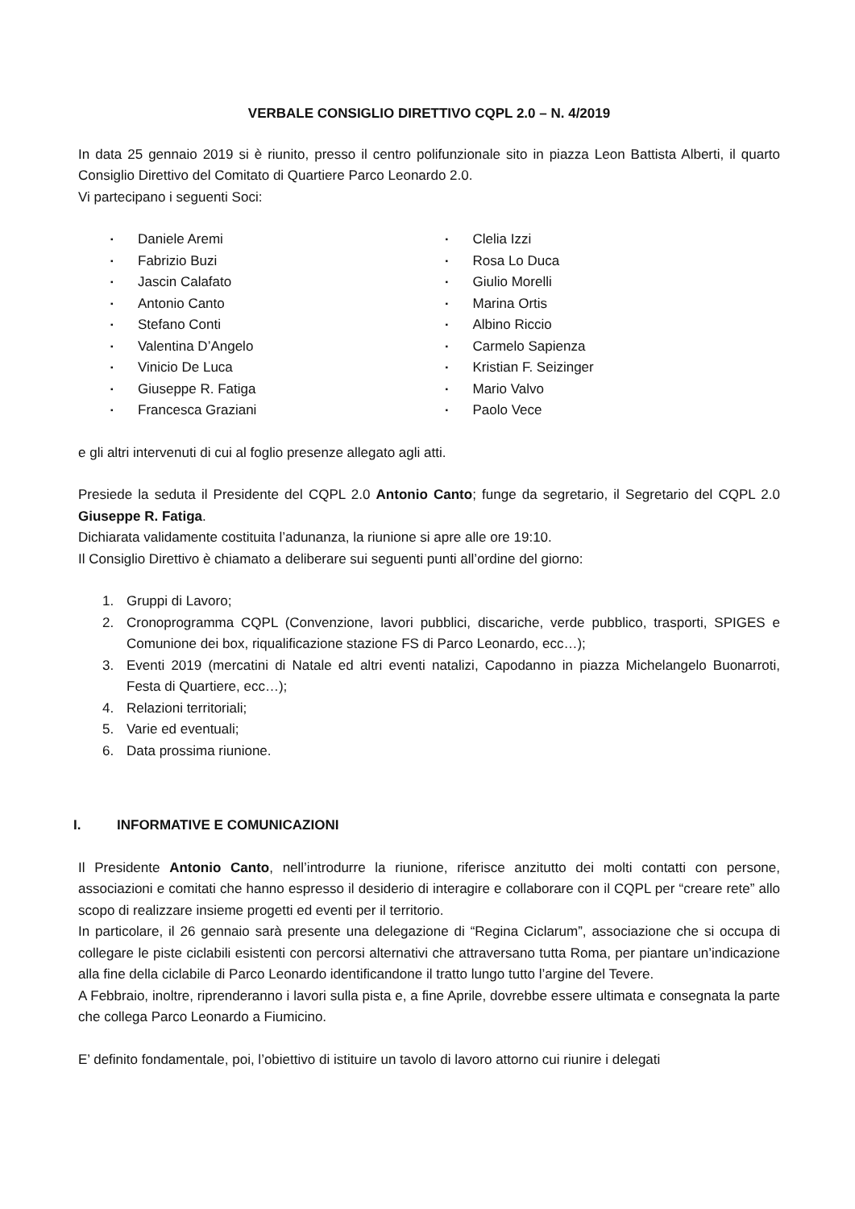VERBALE CONSIGLIO DIRETTIVO CQPL 2.0 – N. 4/2019
In data 25 gennaio 2019 si è riunito, presso il centro polifunzionale sito in piazza Leon Battista Alberti, il quarto Consiglio Direttivo del Comitato di Quartiere Parco Leonardo 2.0.
Vi partecipano i seguenti Soci:
▪ Daniele Aremi
▪ Fabrizio Buzi
▪ Jascin Calafato
▪ Antonio Canto
▪ Stefano Conti
▪ Valentina D’Angelo
▪ Vinicio De Luca
▪ Giuseppe R. Fatiga
▪ Francesca Graziani
▪ Clelia Izzi
▪ Rosa Lo Duca
▪ Giulio Morelli
▪ Marina Ortis
▪ Albino Riccio
▪ Carmelo Sapienza
▪ Kristian F. Seizinger
▪ Mario Valvo
▪ Paolo Vece
e gli altri intervenuti di cui al foglio presenze allegato agli atti.
Presiede la seduta il Presidente del CQPL 2.0 Antonio Canto; funge da segretario, il Segretario del CQPL 2.0 Giuseppe R. Fatiga.
Dichiarata validamente costituita l’adunanza, la riunione si apre alle ore 19:10.
Il Consiglio Direttivo è chiamato a deliberare sui seguenti punti all’ordine del giorno:
1. Gruppi di Lavoro;
2. Cronoprogramma CQPL (Convenzione, lavori pubblici, discariche, verde pubblico, trasporti, SPIGES e Comunione dei box, riqualificazione stazione FS di Parco Leonardo, ecc…);
3. Eventi 2019 (mercatini di Natale ed altri eventi natalizi, Capodanno in piazza Michelangelo Buonarroti, Festa di Quartiere, ecc…);
4. Relazioni territoriali;
5. Varie ed eventuali;
6. Data prossima riunione.
I. INFORMATIVE E COMUNICAZIONI
Il Presidente Antonio Canto, nell’introdurre la riunione, riferisce anzitutto dei molti contatti con persone, associazioni e comitati che hanno espresso il desiderio di interagire e collaborare con il CQPL per “creare rete” allo scopo di realizzare insieme progetti ed eventi per il territorio.
In particolare, il 26 gennaio sarà presente una delegazione di “Regina Ciclarum”, associazione che si occupa di collegare le piste ciclabili esistenti con percorsi alternativi che attraversano tutta Roma, per piantare un’indicazione alla fine della ciclabile di Parco Leonardo identificandone il tratto lungo tutto l’argine del Tevere.
A Febbraio, inoltre, riprenderanno i lavori sulla pista e, a fine Aprile, dovrebbe essere ultimata e consegnata la parte che collega Parco Leonardo a Fiumicino.
E’ definito fondamentale, poi, l’obiettivo di istituire un tavolo di lavoro attorno cui riunire i delegati